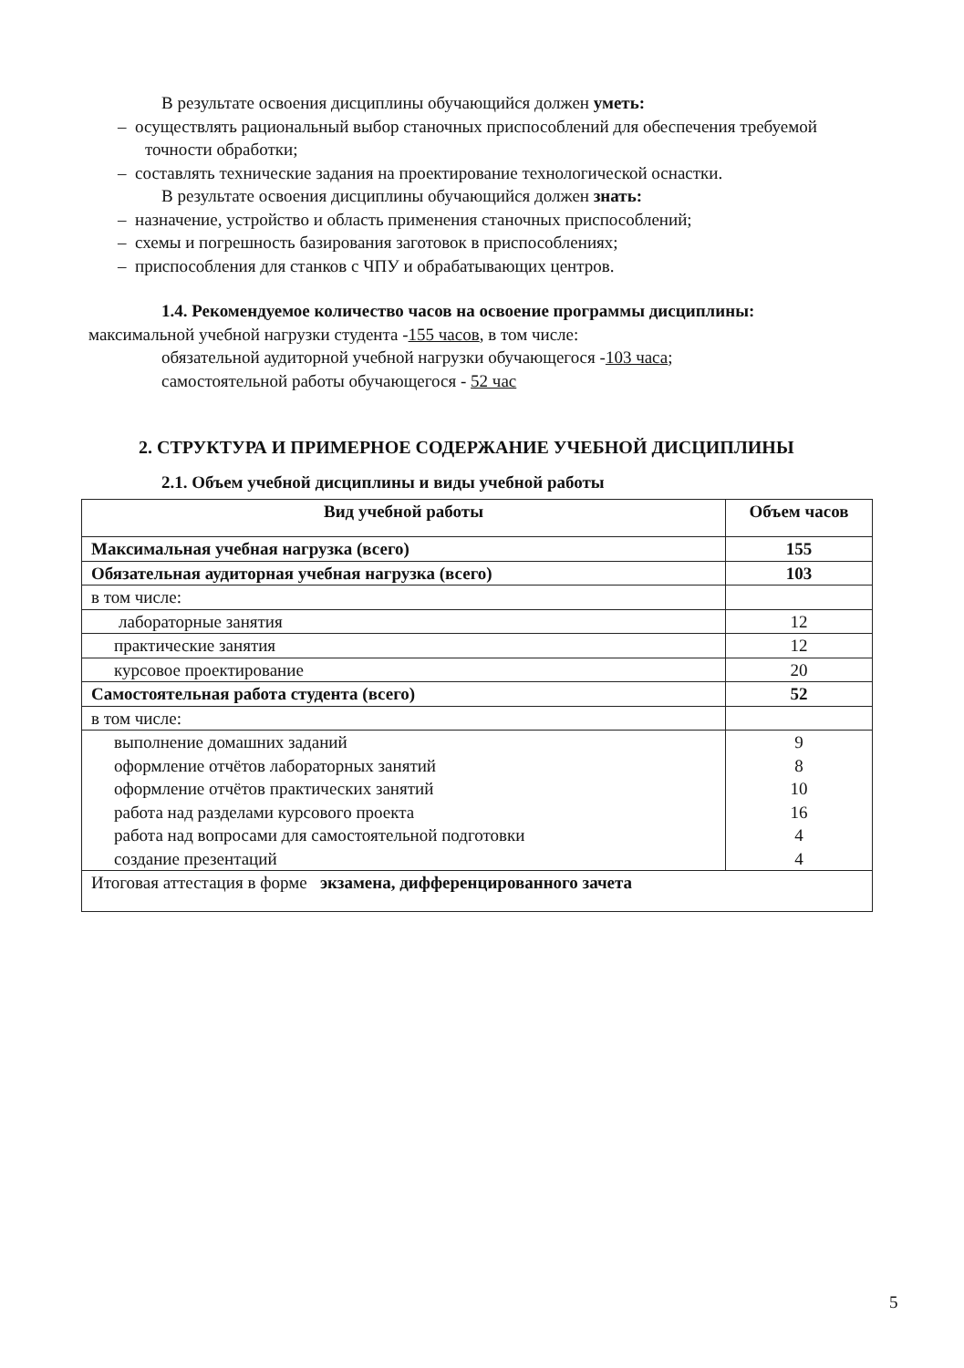В результате освоения дисциплины обучающийся должен уметь:
– осуществлять рациональный выбор станочных приспособлений для обеспечения требуемой точности обработки;
– составлять технические задания на проектирование технологической оснастки.
В результате освоения дисциплины обучающийся должен знать:
– назначение, устройство и область применения станочных приспособлений;
– схемы и погрешность базирования заготовок в приспособлениях;
– приспособления для станков с ЧПУ и обрабатывающих центров.
1.4. Рекомендуемое количество часов на освоение программы дисциплины:
максимальной учебной нагрузки студента -155 часов, в том числе:
обязательной аудиторной учебной нагрузки обучающегося -103 часа;
самостоятельной работы обучающегося - 52 час
2. СТРУКТУРА И ПРИМЕРНОЕ СОДЕРЖАНИЕ УЧЕБНОЙ ДИСЦИПЛИНЫ
2.1. Объем учебной дисциплины и виды учебной работы
| Вид учебной работы | Объем часов |
| --- | --- |
| Максимальная учебная нагрузка (всего) | 155 |
| Обязательная аудиторная учебная нагрузка (всего) | 103 |
| в том числе: | |
| лабораторные занятия | 12 |
| практические занятия | 12 |
| курсовое проектирование | 20 |
| Самостоятельная работа студента (всего) | 52 |
| в том числе: | |
| выполнение домашних заданий оформление отчётов лабораторных занятий оформление отчётов практических занятий работа над разделами курсового проекта работа над вопросами для самостоятельной подготовки создание презентаций | 9 8 10 16 4 4 |
| Итоговая аттестация в форме экзамена, дифференцированного зачета | |
5